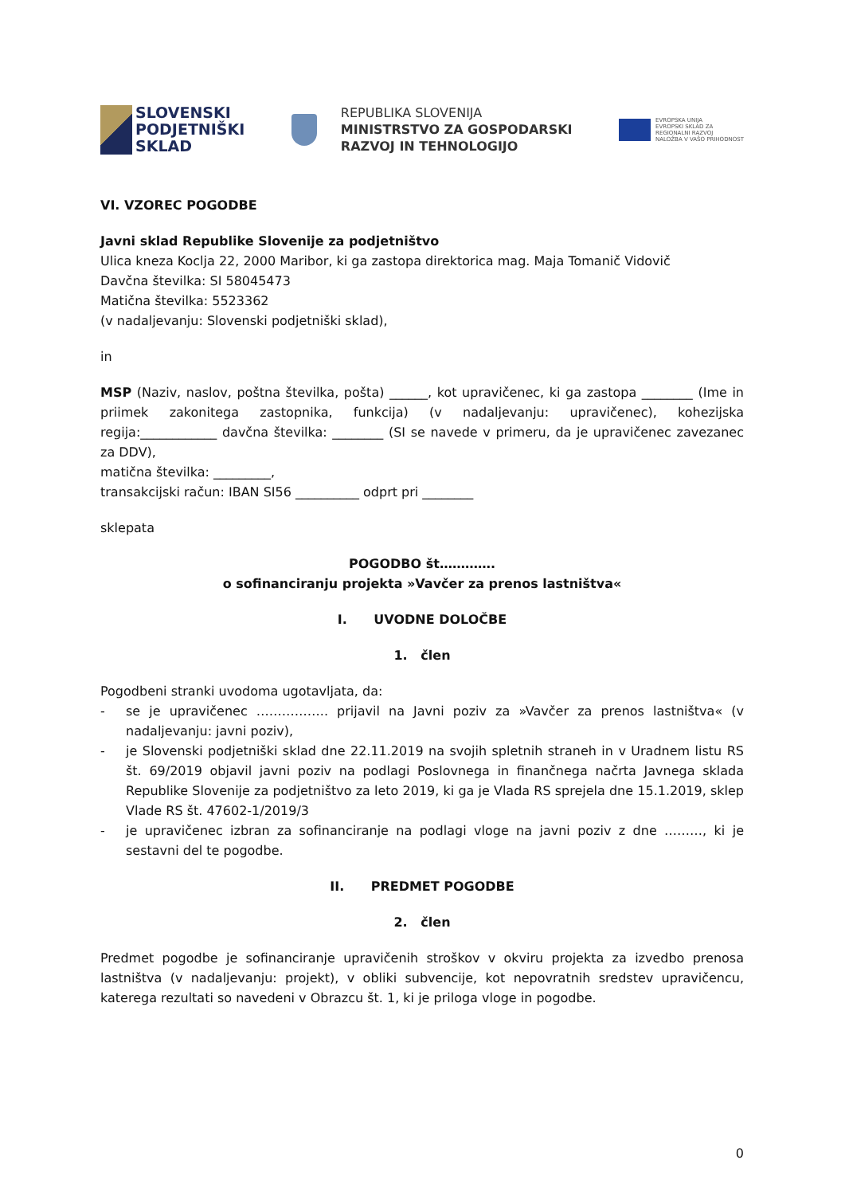SLOVENSKI
PODJETNIŠKI
SKLAD
REPUBLIKA SLOVENIJA
MINISTRSTVO ZA GOSPODARSKI
RAZVOJ IN TEHNOLOGIJO
EVROPSKA UNIJA
EVROPSKI SKLAD ZA
REGIONALNI RAZVOJ
NALOŽBA V VAŠO PRIHODNOST
VI. VZOREC POGODBE
Javni sklad Republike Slovenije za podjetništvo
Ulica kneza Koclja 22, 2000 Maribor, ki ga zastopa direktorica mag. Maja Tomanič Vidovič
Davčna številka: SI 58045473
Matična številka: 5523362
(v nadaljevanju: Slovenski podjetniški sklad),
in
MSP (Naziv, naslov, poštna številka, pošta) ______, kot upravičenec, ki ga zastopa ________ (Ime in priimek zakonitega zastopnika, funkcija) (v nadaljevanju: upravičenec), kohezijska regija:____________ davčna številka: ________ (SI se navede v primeru, da je upravičenec zavezanec za DDV),
matična številka: _________,
transakcijski račun: IBAN SI56 __________ odprt pri ________
sklepata
POGODBO št………….
o sofinanciranju projekta »Vavčer za prenos lastništva«
I. UVODNE DOLOČBE
1. člen
Pogodbeni stranki uvodoma ugotavljata, da:
- se je upravičenec …………….. prijavil na Javni poziv za »Vavčer za prenos lastništva« (v nadaljevanju: javni poziv),
- je Slovenski podjetniški sklad dne 22.11.2019 na svojih spletnih straneh in v Uradnem listu RS št. 69/2019 objavil javni poziv na podlagi Poslovnega in finančnega načrta Javnega sklada Republike Slovenije za podjetništvo za leto 2019, ki ga je Vlada RS sprejela dne 15.1.2019, sklep Vlade RS št. 47602-1/2019/3
- je upravičenec izbran za sofinanciranje na podlagi vloge na javni poziv z dne ………, ki je sestavni del te pogodbe.
II. PREDMET POGODBE
2. člen
Predmet pogodbe je sofinanciranje upravičenih stroškov v okviru projekta za izvedbo prenosa lastništva (v nadaljevanju: projekt), v obliki subvencije, kot nepovratnih sredstev upravičencu, katerega rezultati so navedeni v Obrazcu št. 1, ki je priloga vloge in pogodbe.
0